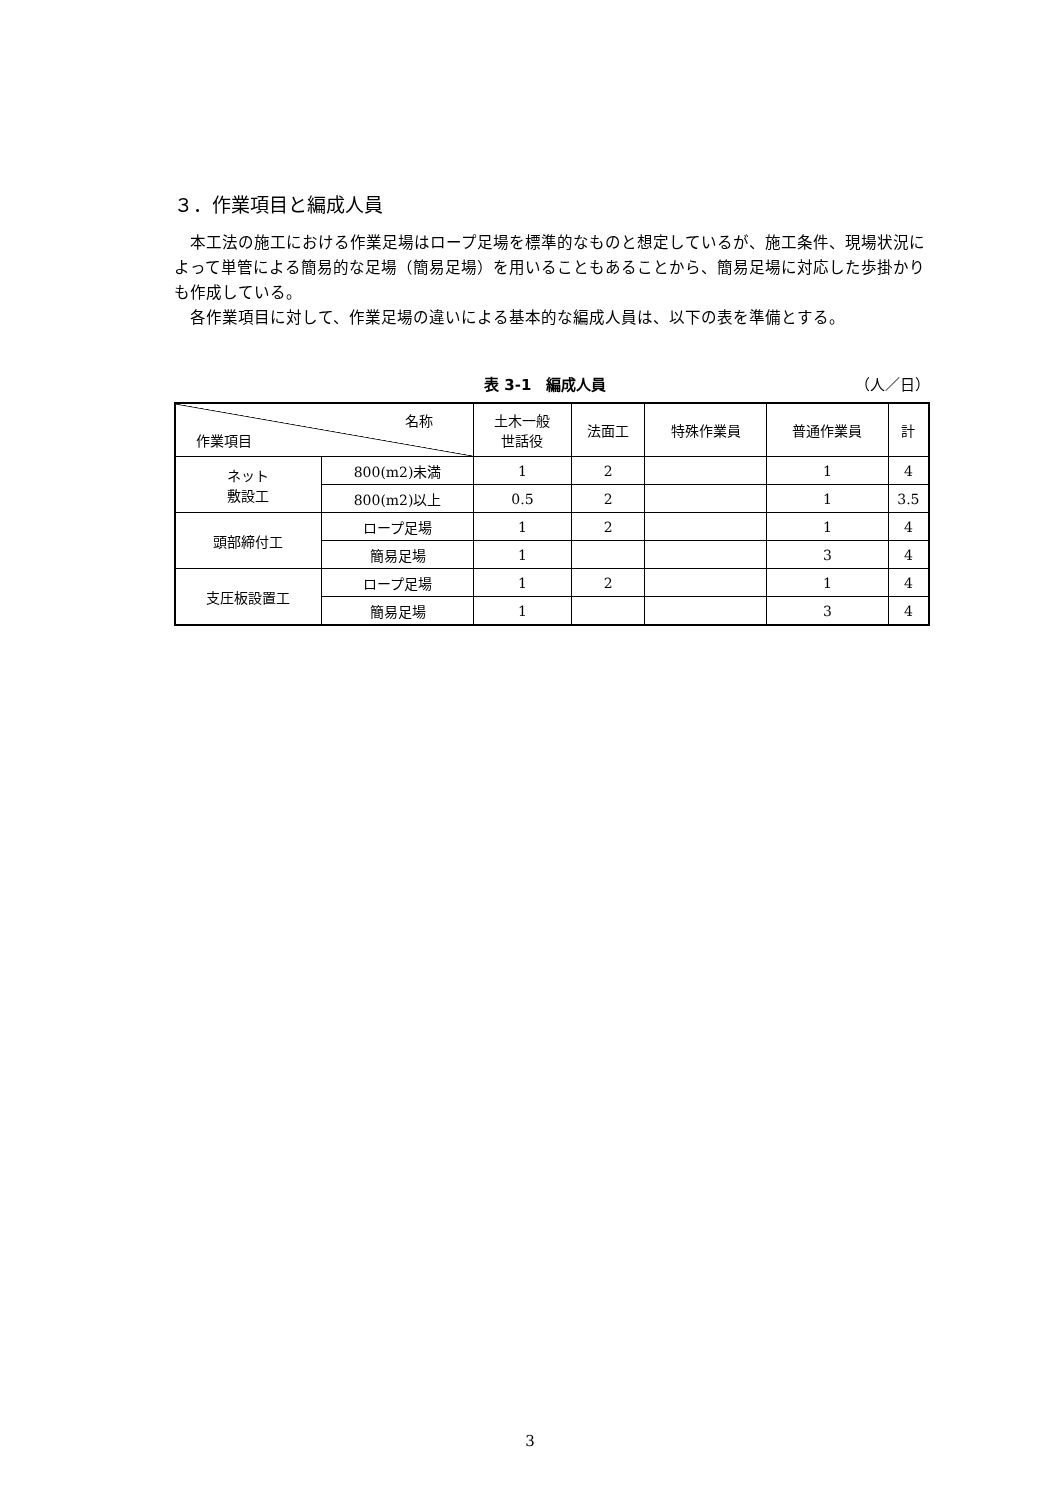３．作業項目と編成人員
本工法の施工における作業足場はロープ足場を標準的なものと想定しているが、施工条件、現場状況によって単管による簡易的な足場（簡易足場）を用いることもあることから、簡易足場に対応した歩掛かりも作成している。
各作業項目に対して、作業足場の違いによる基本的な編成人員は、以下の表を準備とする。
表 3-1　編成人員 （人／日）
| 名称 作業項目 | | 土木一般 世話役 | 法面工 | 特殊作業員 | 普通作業員 | 計 |
| --- | --- | --- | --- | --- | --- | --- |
| ネット 敷設工 | 800(m2)未満 | 1 | 2 | | 1 | 4 |
| | 800(m2)以上 | 0.5 | 2 | | 1 | 3.5 |
| 頭部締付工 | ロープ足場 | 1 | 2 | | 1 | 4 |
| | 簡易足場 | 1 | | | 3 | 4 |
| 支圧板設置工 | ロープ足場 | 1 | 2 | | 1 | 4 |
| | 簡易足場 | 1 | | | 3 | 4 |
3